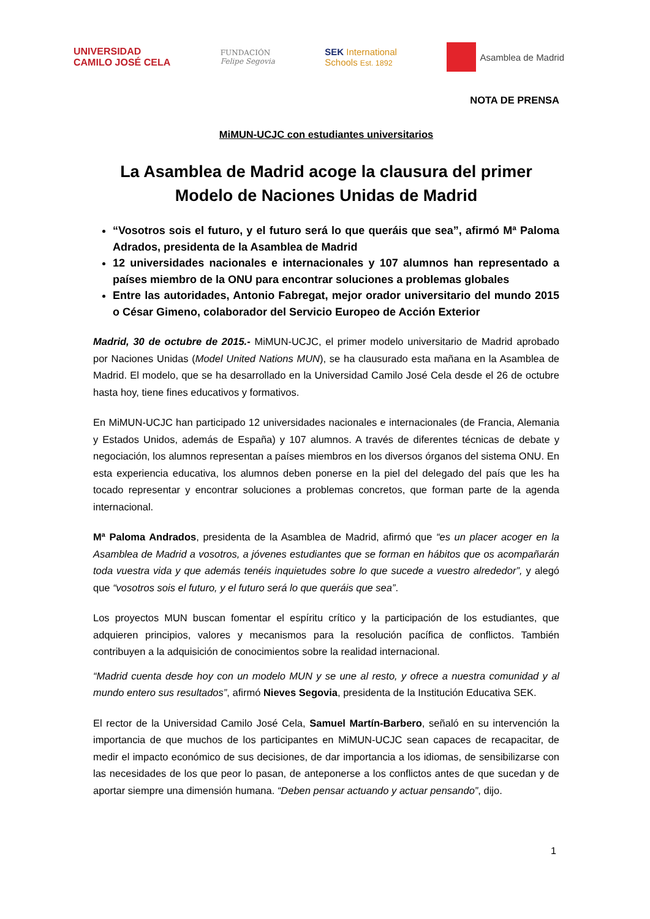UNIVERSIDAD
CAMILO JOSÉ CELA
FUNDACIÓN
Felipe Segovia
SEK International
Schools Est. 1892
Asamblea de Madrid
NOTA DE PRENSA
MiMUN-UCJC con estudiantes universitarios
La Asamblea de Madrid acoge la clausura del primer Modelo de Naciones Unidas de Madrid
“Vosotros sois el futuro, y el futuro será lo que queráis que sea”, afirmó Mª Paloma Adrados, presidenta de la Asamblea de Madrid
12 universidades nacionales e internacionales y 107 alumnos han representado a países miembro de la ONU para encontrar soluciones a problemas globales
Entre las autoridades, Antonio Fabregat, mejor orador universitario del mundo 2015 o César Gimeno, colaborador del Servicio Europeo de Acción Exterior
Madrid, 30 de octubre de 2015.- MiMUN-UCJC, el primer modelo universitario de Madrid aprobado por Naciones Unidas (Model United Nations MUN), se ha clausurado esta mañana en la Asamblea de Madrid. El modelo, que se ha desarrollado en la Universidad Camilo José Cela desde el 26 de octubre hasta hoy, tiene fines educativos y formativos.
En MiMUN-UCJC han participado 12 universidades nacionales e internacionales (de Francia, Alemania y Estados Unidos, además de España) y 107 alumnos. A través de diferentes técnicas de debate y negociación, los alumnos representan a países miembros en los diversos órganos del sistema ONU. En esta experiencia educativa, los alumnos deben ponerse en la piel del delegado del país que les ha tocado representar y encontrar soluciones a problemas concretos, que forman parte de la agenda internacional.
Mª Paloma Andrados, presidenta de la Asamblea de Madrid, afirmó que “es un placer acoger en la Asamblea de Madrid a vosotros, a jóvenes estudiantes que se forman en hábitos que os acompañarán toda vuestra vida y que además tenéis inquietudes sobre lo que sucede a vuestro alrededor”, y alegó que “vosotros sois el futuro, y el futuro será lo que queráis que sea”.
Los proyectos MUN buscan fomentar el espíritu crítico y la participación de los estudiantes, que adquieren principios, valores y mecanismos para la resolución pacífica de conflictos. También contribuyen a la adquisición de conocimientos sobre la realidad internacional.
“Madrid cuenta desde hoy con un modelo MUN y se une al resto, y ofrece a nuestra comunidad y al mundo entero sus resultados”, afirmó Nieves Segovia, presidenta de la Institución Educativa SEK.
El rector de la Universidad Camilo José Cela, Samuel Martín-Barbero, señaló en su intervención la importancia de que muchos de los participantes en MiMUN-UCJC sean capaces de recapacitar, de medir el impacto económico de sus decisiones, de dar importancia a los idiomas, de sensibilizarse con las necesidades de los que peor lo pasan, de anteponerse a los conflictos antes de que sucedan y de aportar siempre una dimensión humana. “Deben pensar actuando y actuar pensando”, dijo.
1